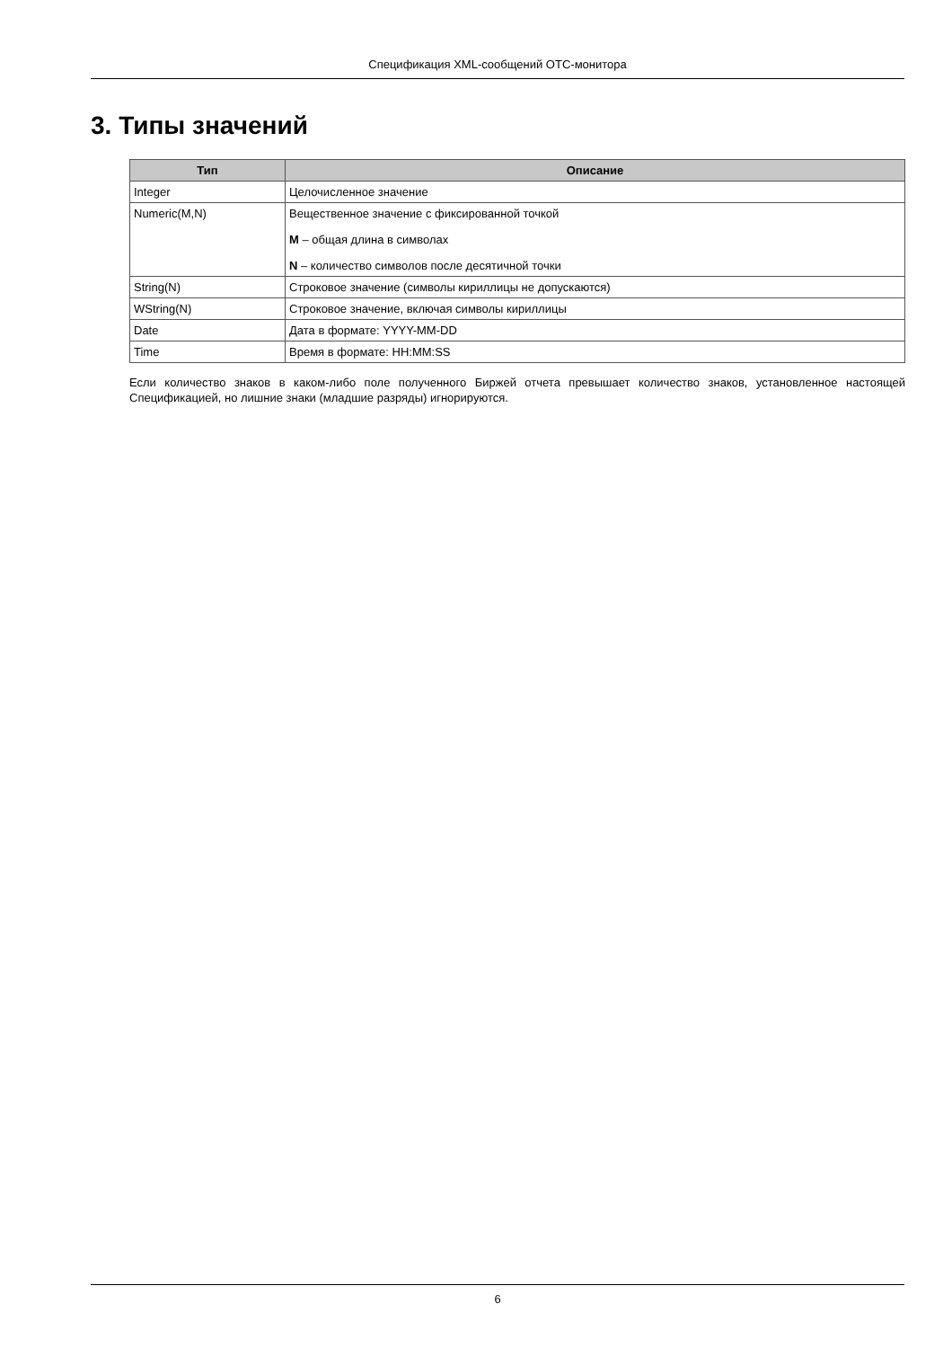Спецификация XML-сообщений OTC-монитора
3. Типы значений
| Тип | Описание |
| --- | --- |
| Integer | Целочисленное значение |
| Numeric(M,N) | Вещественное значение с фиксированной точкой M – общая длина в символах N – количество символов после десятичной точки |
| String(N) | Строковое значение (символы кириллицы не допускаются) |
| WString(N) | Строковое значение, включая символы кириллицы |
| Date | Дата в формате: YYYY-MM-DD |
| Time | Время в формате: HH:MM:SS |
Если количество знаков в каком-либо поле полученного Биржей отчета превышает количество знаков, установленное настоящей Спецификацией, но лишние знаки (младшие разряды) игнорируются.
6